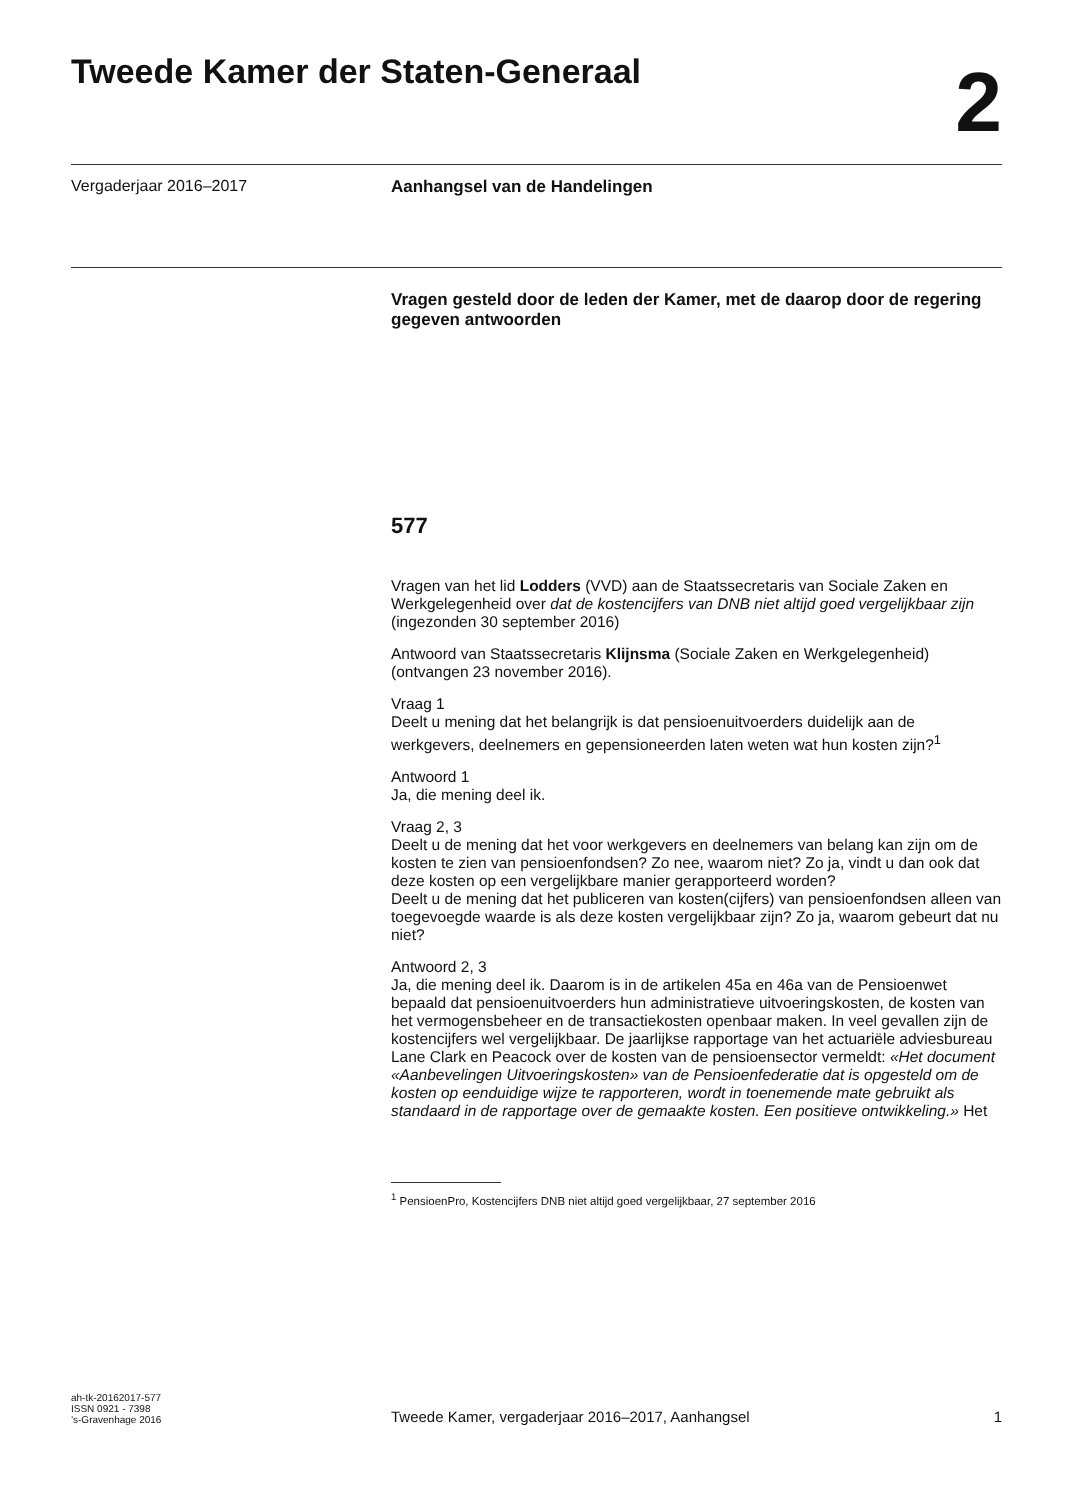Tweede Kamer der Staten-Generaal
2
Vergaderjaar 2016–2017 Aanhangsel van de Handelingen
Vragen gesteld door de leden der Kamer, met de daarop door de regering gegeven antwoorden
577
Vragen van het lid Lodders (VVD) aan de Staatssecretaris van Sociale Zaken en Werkgelegenheid over dat de kostencijfers van DNB niet altijd goed vergelijkbaar zijn (ingezonden 30 september 2016)
Antwoord van Staatssecretaris Klijnsma (Sociale Zaken en Werkgelegenheid) (ontvangen 23 november 2016).
Vraag 1
Deelt u mening dat het belangrijk is dat pensioenuitvoerders duidelijk aan de werkgevers, deelnemers en gepensioneerden laten weten wat hun kosten zijn?<sup>1</sup>
Antwoord 1
Ja, die mening deel ik.
Vraag 2, 3
Deelt u de mening dat het voor werkgevers en deelnemers van belang kan zijn om de kosten te zien van pensioenfondsen? Zo nee, waarom niet? Zo ja, vindt u dan ook dat deze kosten op een vergelijkbare manier gerapporteerd worden?
Deelt u de mening dat het publiceren van kosten(cijfers) van pensioenfondsen alleen van toegevoegde waarde is als deze kosten vergelijkbaar zijn? Zo ja, waarom gebeurt dat nu niet?
Antwoord 2, 3
Ja, die mening deel ik. Daarom is in de artikelen 45a en 46a van de Pensioenwet bepaald dat pensioenuitvoerders hun administratieve uitvoeringskosten, de kosten van het vermogensbeheer en de transactiekosten openbaar maken. In veel gevallen zijn de kostencijfers wel vergelijkbaar. De jaarlijkse rapportage van het actuariële adviesbureau Lane Clark en Peacock over de kosten van de pensioensector vermeldt: «Het document «Aanbevelingen Uitvoeringskosten» van de Pensioenfederatie dat is opgesteld om de kosten op eenduidige wijze te rapporteren, wordt in toenemende mate gebruikt als standaard in de rapportage over de gemaakte kosten. Een positieve ontwikkeling.» Het
<sup>1</sup> PensioenPro, Kostencijfers DNB niet altijd goed vergelijkbaar, 27 september 2016
ah-tk-20162017-577
ISSN 0921 - 7398
’s-Gravenhage 2016
Tweede Kamer, vergaderjaar 2016–2017, Aanhangsel
1